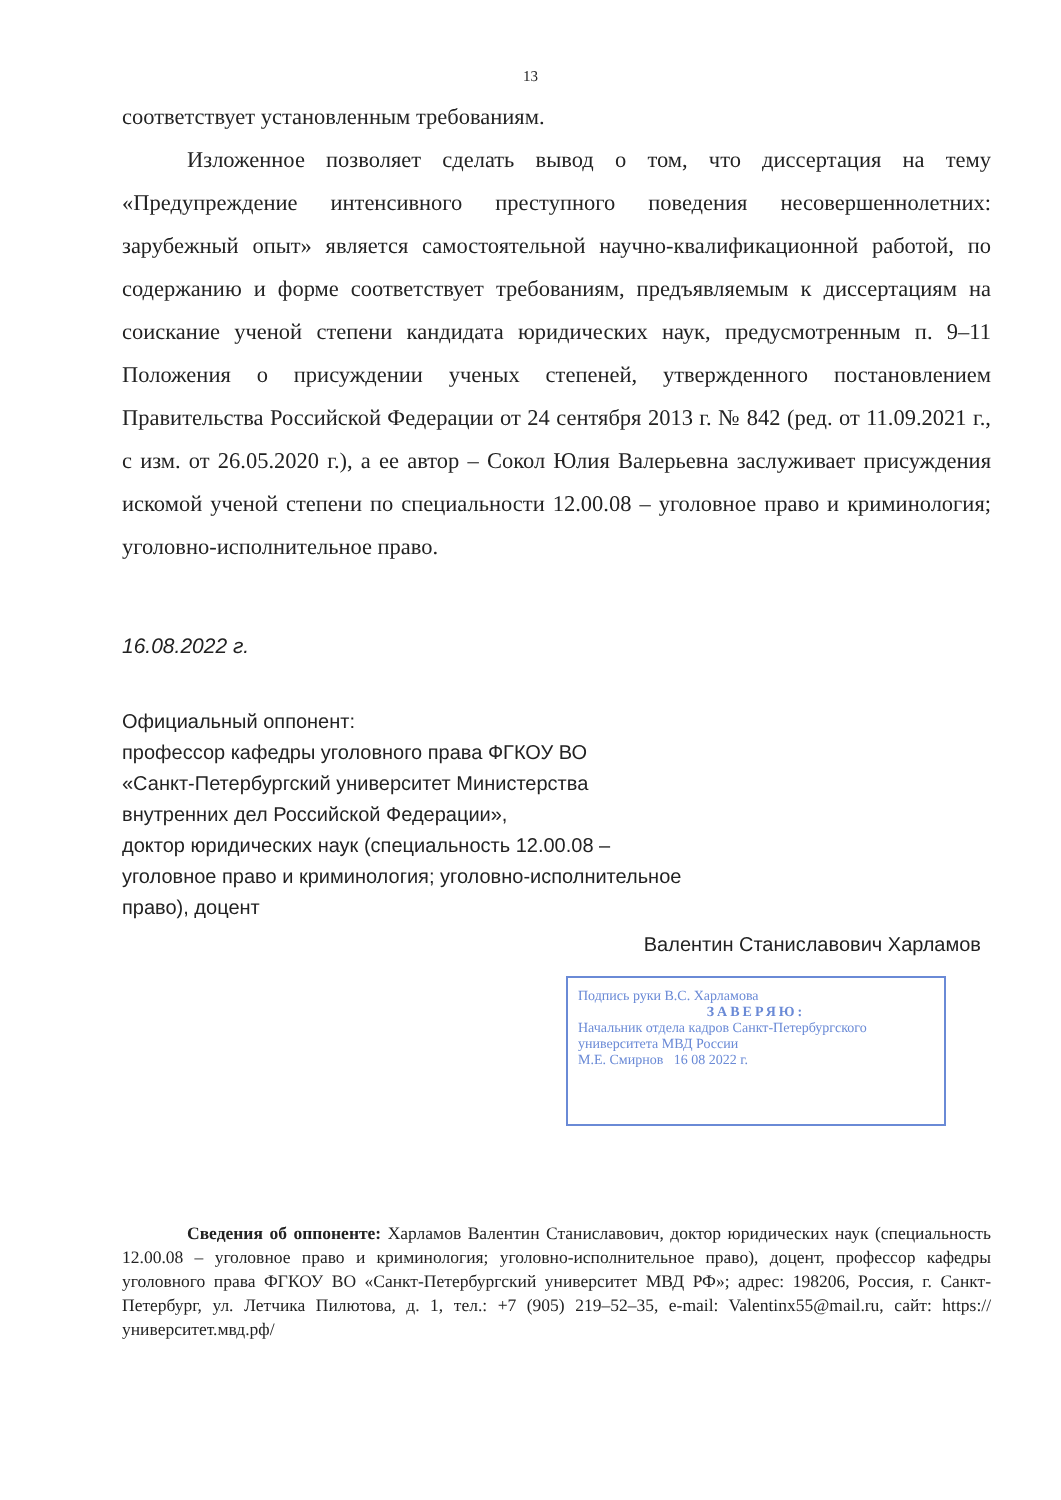13
соответствует установленным требованиям.
Изложенное позволяет сделать вывод о том, что диссертация на тему «Предупреждение интенсивного преступного поведения несовершеннолетних: зарубежный опыт» является самостоятельной научно-квалификационной работой, по содержанию и форме соответствует требованиям, предъявляемым к диссертациям на соискание ученой степени кандидата юридических наук, предусмотренным п. 9–11 Положения о присуждении ученых степеней, утвержденного постановлением Правительства Российской Федерации от 24 сентября 2013 г. № 842 (ред. от 11.09.2021 г., с изм. от 26.05.2020 г.), а ее автор – Сокол Юлия Валерьевна заслуживает присуждения искомой ученой степени по специальности 12.00.08 – уголовное право и криминология; уголовно-исполнительное право.
16.08.2022 г.
Официальный оппонент:
профессор кафедры уголовного права ФГКОУ ВО
«Санкт-Петербургский университет Министерства
внутренних дел Российской Федерации»,
доктор юридических наук (специальность 12.00.08 –
уголовное право и криминология; уголовно-исполнительное
право), доцент
Валентин Станиславович Харламов
Подпись руки В.С. Харламова
ЗАВЕРЯЮ:
Начальник отдела кадров Санкт-Петербургского университета МВД России
М.Е. Смирнов 16 08 2022 г.
Сведения об оппоненте: Харламов Валентин Станиславович, доктор юридических наук (специальность 12.00.08 – уголовное право и криминология; уголовно-исполнительное право), доцент, профессор кафедры уголовного права ФГКОУ ВО «Санкт-Петербургский университет МВД РФ»; адрес: 198206, Россия, г. Санкт-Петербург, ул. Летчика Пилютова, д. 1, тел.: +7 (905) 219–52–35, e-mail: Valentinx55@mail.ru, сайт: https://университет.мвд.рф/